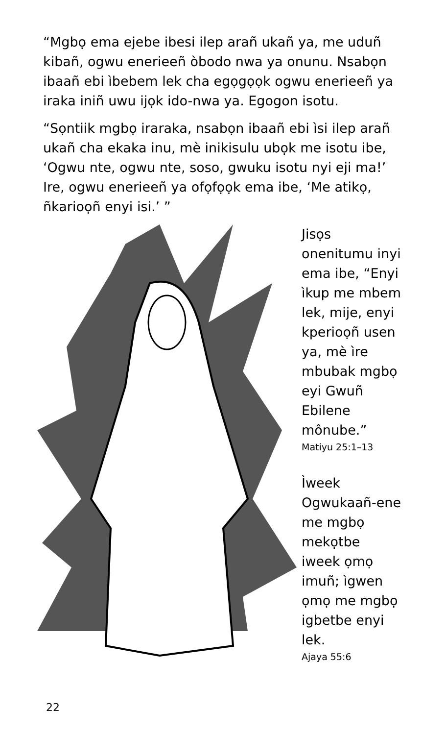“Mgbọ ema ejebe ibesi ilep arañ ukañ ya, me uduñ kibañ, ogwu enerieeñ òbodo nwa ya onunu. Nsabọn ibaañ ebi ìbebem lek cha egọgọọk ogwu enerieeñ ya iraka iniñ uwu ijọk ido-nwa ya. Egogon isotu.
“Sọntiik mgbọ iraraka, nsabọn ibaañ ebi ìsi ilep arañ ukañ cha ekaka inu, mè inikisulu ubọk me isotu ibe, ‘Ogwu nte, ogwu nte, soso, gwuku isotu nyi eji ma!’ Ire, ogwu enerieeñ ya ofọfọọk ema ibe, ‘Me atikọ, ñkarioọñ enyi isi.’ ”
Jisọs onenitumu inyi ema ibe, “Enyi ìkup me mbem lek, mije, enyi kperioọñ usen ya, mè ìre mbubak mgbọ eyi Gwuñ Ebilene mônube.”
Matiyu 25:1–13
Ìweek Ogwukaañ-ene me mgbọ mekọtbe iweek ọmọ imuñ; ìgwen ọmọ me mgbọ igbetbe enyi lek.
Ajaya 55:6
22